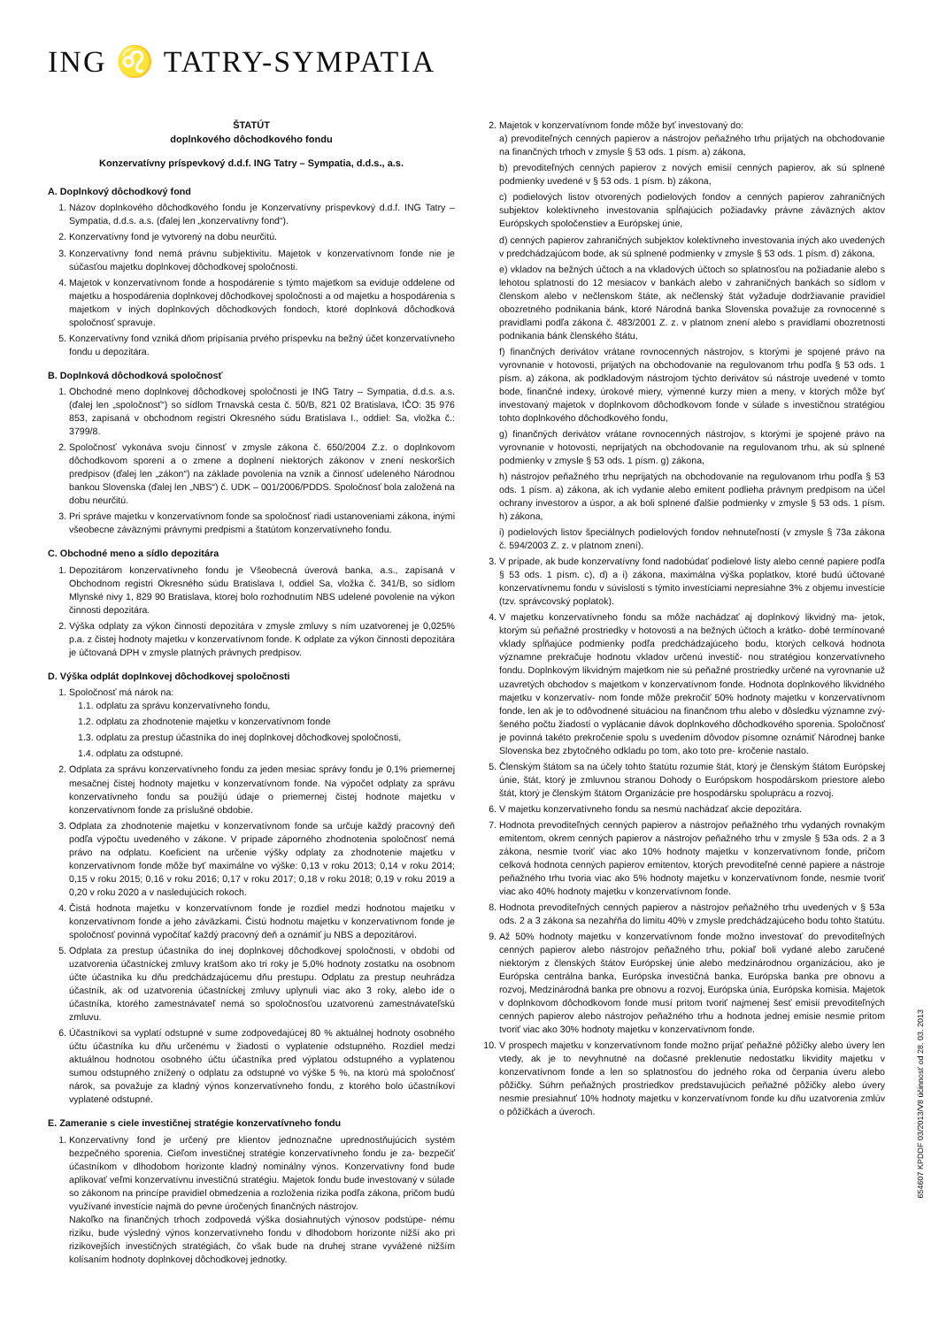ING ♌ TATRY-SYMPATIA
ŠTATÚT
doplnkového dôchodkového fondu
Konzervatívny príspevkový d.d.f. ING Tatry – Sympatia, d.d.s., a.s.
A. Doplnkový dôchodkový fond
1. Názov doplnkového dôchodkového fondu je Konzervatívny príspevkový d.d.f. ING Tatry – Sympatia, d.d.s. a.s. (ďalej len „konzervatívny fond“).
2. Konzervatívny fond je vytvorený na dobu neurčitú.
3. Konzervatívny fond nemá právnu subjektivitu. Majetok v konzervatívnom fonde nie je súčasťou majetku doplnkovej dôchodkovej spoločnosti.
4. Majetok v konzervatívnom fonde a hospodárenie s týmto majetkom sa eviduje oddelene od majetku a hospodárenia doplnkovej dôchodkovej spoločnosti a od majetku a hospodárenia s majetkom v iných doplnkových dôchodkových fondoch, ktoré doplnková dôchodková spoločnosť spravuje.
5. Konzervatívny fond vzniká dňom pripísania prvého príspevku na bežný účet konzervatívneho fondu u depozitára.
B. Doplnková dôchodková spoločnosť
1. Obchodné meno doplnkovej dôchodkovej spoločnosti je ING Tatry – Sympatia, d.d.s. a.s. (ďalej len „spoločnosť“) so sídlom Trnavská cesta č. 50/B, 821 02 Bratislava, IČO: 35 976 853, zapísaná v obchodnom registri Okresného súdu Bratislava I., oddiel: Sa, vložka č.: 3799/8.
2. Spoločnosť vykonáva svoju činnosť v zmysle zákona č. 650/2004 Z.z. o doplnkovom dôchodkovom sporení a o zmene a doplnení niektorých zákonov v znení neskorších predpisov (ďalej len „zákon“) na základe povolenia na vznik a činnosť udeleného Národnou bankou Slovenska (ďalej len „NBS“) č. UDK – 001/2006/PDDS. Spoločnosť bola založená na dobu neurčitú.
3. Pri správe majetku v konzervatívnom fonde sa spoločnosť riadi ustanoveniami zákona, inými všeobecne záväznými právnymi predpismi a štatútom konzervatívneho fondu.
C. Obchodné meno a sídlo depozitára
1. Depozitárom konzervatívneho fondu je Všeobecná úverová banka, a.s., zapísaná v Obchodnom registri Okresného súdu Bratislava I, oddiel Sa, vložka č. 341/B, so sídlom Mlynské nivy 1, 829 90 Bratislava, ktorej bolo rozhodnutím NBS udelené povolenie na výkon činnosti depozitára.
2. Výška odplaty za výkon činnosti depozitára v zmysle zmluvy s ním uzatvorenej je 0,025% p.a. z čistej hodnoty majetku v konzervatívnom fonde. K odplate za výkon činnosti depozitára je účtovaná DPH v zmysle platných právnych predpisov.
D. Výška odplát doplnkovej dôchodkovej spoločnosti
1. Spoločnosť má nárok na:
1.1. odplatu za správu konzervatívneho fondu,
1.2. odplatu za zhodnotenie majetku v konzervatívnom fonde
1.3. odplatu za prestup účastníka do inej doplnkovej dôchodkovej spoločnosti,
1.4. odplatu za odstupné.
2. Odplata za správu konzervatívneho fondu za jeden mesiac správy fondu je 0,1% priemernej mesačnej čistej hodnoty majetku v konzervatívnom fonde. Na výpočet odplaty za správu konzervatívneho fondu sa použijú údaje o priemernej čistej hodnote majetku v konzervatívnom fonde za príslušné obdobie.
3. Odplata za zhodnotenie majetku v konzervatívnom fonde sa určuje každý pracovný deň podľa výpočtu uvedeného v zákone. V prípade záporného zhodnotenia spoločnosť nemá právo na odplatu. Koeficient na určenie výšky odplaty za zhodnotenie majetku v konzervatívnom fonde môže byť maximálne vo výške: 0,13 v roku 2013; 0,14 v roku 2014; 0,15 v roku 2015; 0,16 v roku 2016; 0,17 v roku 2017; 0,18 v roku 2018; 0,19 v roku 2019 a 0,20 v roku 2020 a v nasledujúcich rokoch.
4. Čistá hodnota majetku v konzervatívnom fonde je rozdiel medzi hodnotou majetku v konzervatívnom fonde a jeho záväzkami. Čistú hodnotu majetku v konzervatívnom fonde je spoločnosť povinná vypočítať každý pracovný deň a oznámiť ju NBS a depozitárovi.
5. Odplata za prestup účastníka do inej doplnkovej dôchodkovej spoločnosti, v období od uzatvorenia účastníckej zmluvy kratšom ako tri roky je 5,0% hodnoty zostatku na osobnom účte účastníka ku dňu predchádzajúcemu dňu prestupu. Odplatu za prestup neuhrádza účastník, ak od uzatvorenia účastníckej zmluvy uplynuli viac ako 3 roky, alebo ide o účastníka, ktorého zamestnávateľ nemá so spoločnosťou uzatvorenú zamestnávateľskú zmluvu.
6. Účastníkovi sa vyplatí odstupné v sume zodpovedajúcej 80 % aktuálnej hodnoty osobného účtu účastníka ku dňu určenému v žiadosti o vyplatenie odstupného. Rozdiel medzi aktuálnou hodnotou osobného účtu účastníka pred výplatou odstupného a vyplatenou sumou odstupného znížený o odplatu za odstupné vo výške 5 %, na ktorú má spoločnosť nárok, sa považuje za kladný výnos konzervatívneho fondu, z ktorého bolo účastníkovi vyplatené odstupné.
E. Zameranie s ciele investičnej stratégie konzervatívneho fondu
1. Konzervatívny fond je určený pre klientov jednoznačne uprednostňujúcich systém bezpečného sporenia. Cieľom investičnej stratégie konzervatívneho fondu je za- bezpečiť účastníkom v dlhodobom horizonte kladný nominálny výnos. Konzervatívny fond bude aplikovať veľmi konzervatívnu investičnú stratégiu. Majetok fondu bude investovaný v súlade so zákonom na princípe pravidiel obmedzenia a rozloženia rizika podľa zákona, pričom budú využívané investície najmä do pevne úročených finančných nástrojov.
Nakoľko na finančných trhoch zodpovedá výška dosiahnutých výnosov podstúpe- nému riziku, bude výsledný výnos konzervatívneho fondu v dlhodobom horizonte nižší ako pri rizikovejších investičných stratégiách, čo však bude na druhej strane vyvážené nižším kolísaním hodnoty doplnkovej dôchodkovej jednotky.
2. Majetok v konzervatívnom fonde môže byť investovaný do:
a) prevoditeľných cenných papierov a nástrojov peňažného trhu prijatých na obchodovanie na finančných trhoch v zmysle § 53 ods. 1 písm. a) zákona,
b) prevoditeľných cenných papierov z nových emisií cenných papierov, ak sú splnené podmienky uvedené v § 53 ods. 1 písm. b) zákona,
c) podielových listov otvorených podielových fondov a cenných papierov zahraničných subjektov kolektívneho investovania spĺňajúcich požiadavky právne záväzných aktov Európskych spoločenstiev a Európskej únie,
d) cenných papierov zahraničných subjektov kolektívneho investovania iných ako uvedených v predchádzajúcom bode, ak sú splnené podmienky v zmysle § 53 ods. 1 písm. d) zákona,
e) vkladov na bežných účtoch a na vkladových účtoch so splatnosťou na požiadanie alebo s lehotou splatnosti do 12 mesiacov v bankách alebo v zahraničných bankách so sídlom v členskom alebo v nečlenskom štáte, ak nečlenský štát vyžaduje dodržiavanie pravidiel obozretného podnikania bánk, ktoré Národná banka Slovenska považuje za rovnocenné s pravidlami podľa zákona č. 483/2001 Z. z. v platnom znení alebo s pravidlami obozretnosti podnikania bánk členského štátu,
f) finančných derivátov vrátane rovnocenných nástrojov, s ktorými je spojené právo na vyrovnanie v hotovosti, prijatých na obchodovanie na regulovanom trhu podľa § 53 ods. 1 písm. a) zákona, ak podkladovým nástrojom týchto derivátov sú nástroje uvedené v tomto bode, finančné indexy, úrokové miery, výmenné kurzy mien a meny, v ktorých môže byť investovaný majetok v doplnkovom dôchodkovom fonde v súlade s investičnou stratégiou tohto doplnkového dôchodkového fondu,
g) finančných derivátov vrátane rovnocenných nástrojov, s ktorými je spojené právo na vyrovnanie v hotovosti, neprijatých na obchodovanie na regulovanom trhu, ak sú splnené podmienky v zmysle § 53 ods. 1 písm. g) zákona,
h) nástrojov peňažného trhu neprijatých na obchodovanie na regulovanom trhu podľa § 53 ods. 1 písm. a) zákona, ak ich vydanie alebo emitent podlieha právnym predpisom na účel ochrany investorov a úspor, a ak boli splnené ďalšie podmienky v zmysle § 53 ods. 1 písm. h) zákona,
i) podielových listov špeciálnych podielových fondov nehnuteľností (v zmysle § 73a zákona č. 594/2003 Z. z. v platnom znení).
3. V prípade, ak bude konzervatívny fond nadobúdať podielové listy alebo cenné papiere podľa § 53 ods. 1 písm. c), d) a i) zákona, maximálna výška poplatkov, ktoré budú účtované konzervatívnemu fondu v súvislosti s týmito investíciami nepresiahne 3% z objemu investície (tzv. správcovský poplatok).
4. V majetku konzervatívneho fondu sa môže nachádzať aj doplnkový likvidný ma- jetok, ktorým sú peňažné prostriedky v hotovosti a na bežných účtoch a krátko- dobé termínované vklady spĺňajúce podmienky podľa predchádzajúceho bodu, ktorých celková hodnota významne prekračuje hodnotu vkladov určenú investič- nou stratégiou konzervatívneho fondu. Doplnkovým likvidným majetkom nie sú peňažné prostriedky určené na vyrovnanie už uzavretých obchodov s majetkom v konzervatívnom fonde. Hodnota doplnkového likvidného majetku v konzervatív- nom fonde môže prekročiť 50% hodnoty majetku v konzervatívnom fonde, len ak je to odôvodnené situáciou na finančnom trhu alebo v dôsledku významne zvý- šeného počtu žiadostí o vyplácanie dávok doplnkového dôchodkového sporenia. Spoločnosť je povinná takéto prekročenie spolu s uvedením dôvodov písomne oznámiť Národnej banke Slovenska bez zbytočného odkladu po tom, ako toto pre- kročenie nastalo.
5. Členským štátom sa na účely tohto štatútu rozumie štát, ktorý je členským štátom Európskej únie, štát, ktorý je zmluvnou stranou Dohody o Európskom hospodárskom priestore alebo štát, ktorý je členským štátom Organizácie pre hospodársku spoluprácu a rozvoj.
6. V majetku konzervatívneho fondu sa nesmú nachádzať akcie depozitára.
7. Hodnota prevoditeľných cenných papierov a nástrojov peňažného trhu vydaných rovnakým emitentom, okrem cenných papierov a nástrojov peňažného trhu v zmysle § 53a ods. 2 a 3 zákona, nesmie tvoriť viac ako 10% hodnoty majetku v konzervatívnom fonde, pričom celková hodnota cenných papierov emitentov, ktorých prevoditeľné cenné papiere a nástroje peňažného trhu tvoria viac ako 5% hodnoty majetku v konzervatívnom fonde, nesmie tvoriť viac ako 40% hodnoty majetku v konzervatívnom fonde.
8. Hodnota prevoditeľných cenných papierov a nástrojov peňažného trhu uvedených v § 53a ods. 2 a 3 zákona sa nezahŕňa do limitu 40% v zmysle predchádzajúceho bodu tohto štatútu.
9. Až 50% hodnoty majetku v konzervatívnom fonde možno investovať do prevoditeľných cenných papierov alebo nástrojov peňažného trhu, pokiaľ boli vydané alebo zaručené niektorým z členských štátov Európskej únie alebo medzinárodnou organizáciou, ako je Európska centrálna banka, Európska investičná banka, Európska banka pre obnovu a rozvoj, Medzinárodná banka pre obnovu a rozvoj, Európska únia, Európska komisia. Majetok v doplnkovom dôchodkovom fonde musí pritom tvoriť najmenej šesť emisií prevoditeľných cenných papierov alebo nástrojov peňažného trhu a hodnota jednej emisie nesmie pritom tvoriť viac ako 30% hodnoty majetku v konzervatívnom fonde.
10. V prospech majetku v konzervatívnom fonde možno prijať peňažné pôžičky alebo úvery len vtedy, ak je to nevyhnutné na dočasné preklenutie nedostatku likvidity majetku v konzervatívnom fonde a len so splatnosťou do jedného roka od čerpania úveru alebo pôžičky. Súhrn peňažných prostriedkov predstavujúcich peňažné pôžičky alebo úvery nesmie presiahnuť 10% hodnoty majetku v konzervatívnom fonde ku dňu uzatvorenia zmlúv o pôžičkách a úveroch.
654607 KPDDF 03/2013/V8 účinnosť od 28. 03. 2013